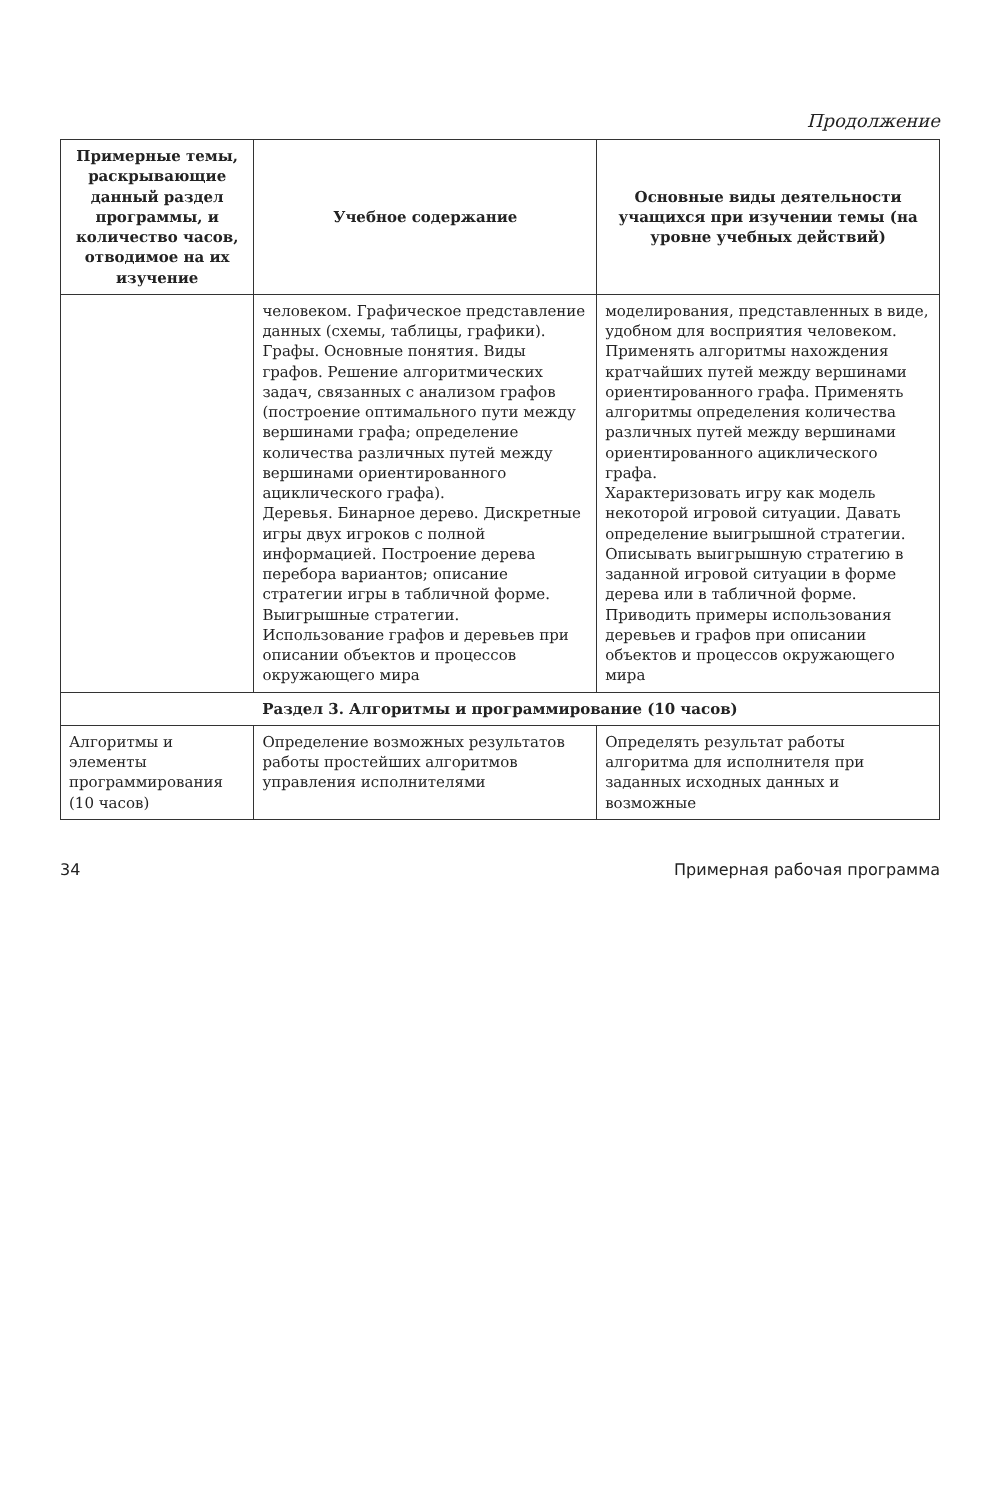Продолжение
| Примерные темы, раскрывающие данный раздел программы, и количество часов, отводимое на их изучение | Учебное содержание | Основные виды деятельности учащихся при изучении темы (на уровне учебных действий) |
| --- | --- | --- |
| | человеком. Графическое представление данных (схемы, таблицы, графики). Графы. Основные понятия. Виды графов. Решение алгоритмических задач, связанных с анализом графов (построение оптимального пути между вершинами графа; определение количества различных путей между вершинами ориентированного ациклического графа). Деревья. Бинарное дерево. Дискретные игры двух игроков с полной информацией. Построение дерева перебора вариантов; описание стратегии игры в табличной форме. Выигрышные стратегии. Использование графов и деревьев при описании объектов и процессов окружающего мира | моделирования, представленных в виде, удобном для восприятия человеком. Применять алгоритмы нахождения кратчайших путей между вершинами ориентированного графа. Применять алгоритмы определения количества различных путей между вершинами ориентированного ациклического графа. Характеризовать игру как модель некоторой игровой ситуации. Давать определение выигрышной стратегии. Описывать выигрышную стратегию в заданной игровой ситуации в форме дерева или в табличной форме. Приводить примеры использования деревьев и графов при описании объектов и процессов окружающего мира |
| Раздел 3. Алгоритмы и программирование (10 часов) | | |
| Алгоритмы и элементы программирования (10 часов) | Определение возможных результатов работы простейших алгоритмов управления исполнителями | Определять результат работы алгоритма для исполнителя при заданных исходных данных и возможные |
34 Примерная рабочая программа